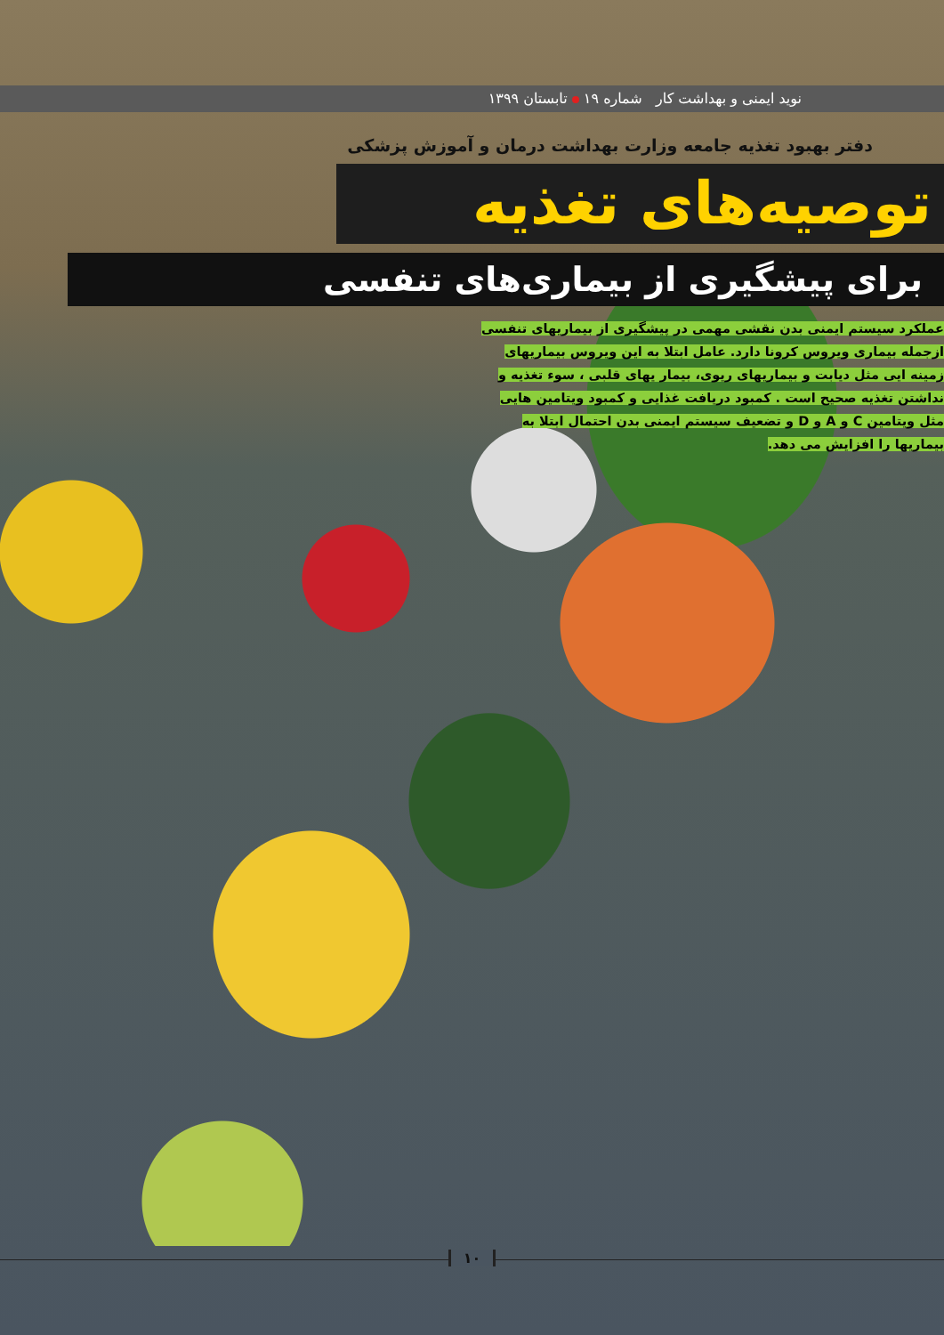نوید ایمنی و بهداشت کار شماره ۱۹ تابستان ۱۳۹۹
دفتر بهبود تغذیه جامعه وزارت بهداشت درمان و آموزش پزشکی
توصیه‌های تغذیه
برای پیشگیری از بیماری‌های تنفسی
عملکرد سیستم ایمنی بدن نقشی مهمی در پیشگیری از بیماریهای تنفسی ازجمله بیماری ویروس کرونا دارد. عامل ابتلا به این ویروس بیماریهای زمینه ایی مثل دیابت و بیماریهای ریوی، بیمار یهای قلبی ، سوء تغذیه و نداشتن تغذیه صحیح است . کمبود دریافت غذایی و کمبود ویتامین هایی مثل ویتامین C و A و D و تضعیف سیستم ایمنی بدن احتمال ابتلا به بیماریها را افزایش می دهد.
۱۰